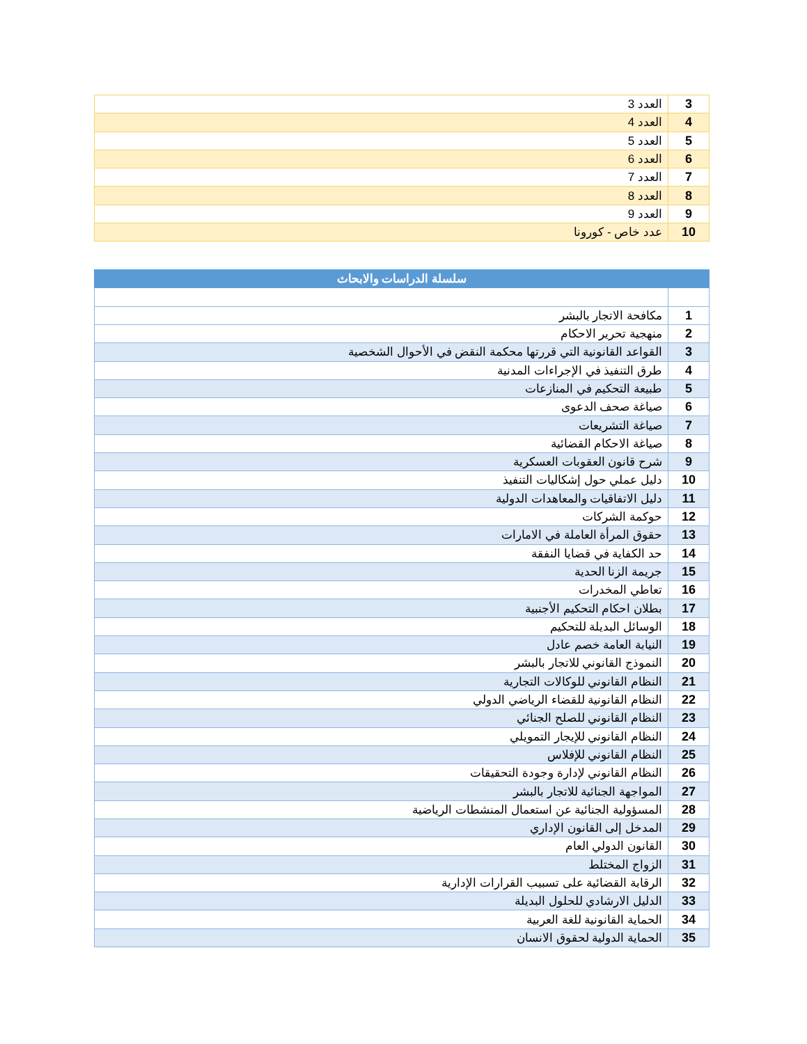| 3 | العدد 3 |
| 4 | العدد 4 |
| 5 | العدد 5 |
| 6 | العدد 6 |
| 7 | العدد 7 |
| 8 | العدد 8 |
| 9 | العدد 9 |
| 10 | عدد خاص - كورونا |
| سلسلة الدراسات والابحاث | |
| --- | --- |
| 1 | مكافحة الاتجار بالبشر |
| 2 | منهجية تحرير الاحكام |
| 3 | القواعد القانونية التي قررتها محكمة النقض في الأحوال الشخصية |
| 4 | طرق التنفيذ في الإجراءات المدنية |
| 5 | طبيعة التحكيم في المنازعات |
| 6 | صياغة صحف الدعوى |
| 7 | صياغة التشريعات |
| 8 | صياغة الاحكام القضائية |
| 9 | شرح قانون العقوبات العسكرية |
| 10 | دليل عملي حول إشكاليات التنفيذ |
| 11 | دليل الاتفاقيات والمعاهدات الدولية |
| 12 | حوكمة الشركات |
| 13 | حقوق المرأة العاملة في الامارات |
| 14 | حد الكفاية في قضايا النفقة |
| 15 | جريمة الزنا الحدية |
| 16 | تعاطي المخدرات |
| 17 | بطلان احكام التحكيم الأجنبية |
| 18 | الوسائل البديلة للتحكيم |
| 19 | النيابة العامة خصم عادل |
| 20 | النموذج القانوني للاتجار بالبشر |
| 21 | النظام القانوني للوكالات التجارية |
| 22 | النظام القانونية للقضاء الرياضي الدولي |
| 23 | النظام القانوني للصلح الجنائي |
| 24 | النظام القانوني للإيجار التمويلي |
| 25 | النظام القانوني للإفلاس |
| 26 | النظام القانوني لإدارة وجودة التحقيقات |
| 27 | المواجهة الجنائية للاتجار بالبشر |
| 28 | المسؤولية الجنائية عن استعمال المنشطات الرياضية |
| 29 | المدخل إلى القانون الإداري |
| 30 | القانون الدولي العام |
| 31 | الزواج المختلط |
| 32 | الرقابة القضائية على تسبيب القرارات الإدارية |
| 33 | الدليل الارشادي للحلول البديلة |
| 34 | الحماية القانونية للغة العربية |
| 35 | الحماية الدولية لحقوق الانسان |